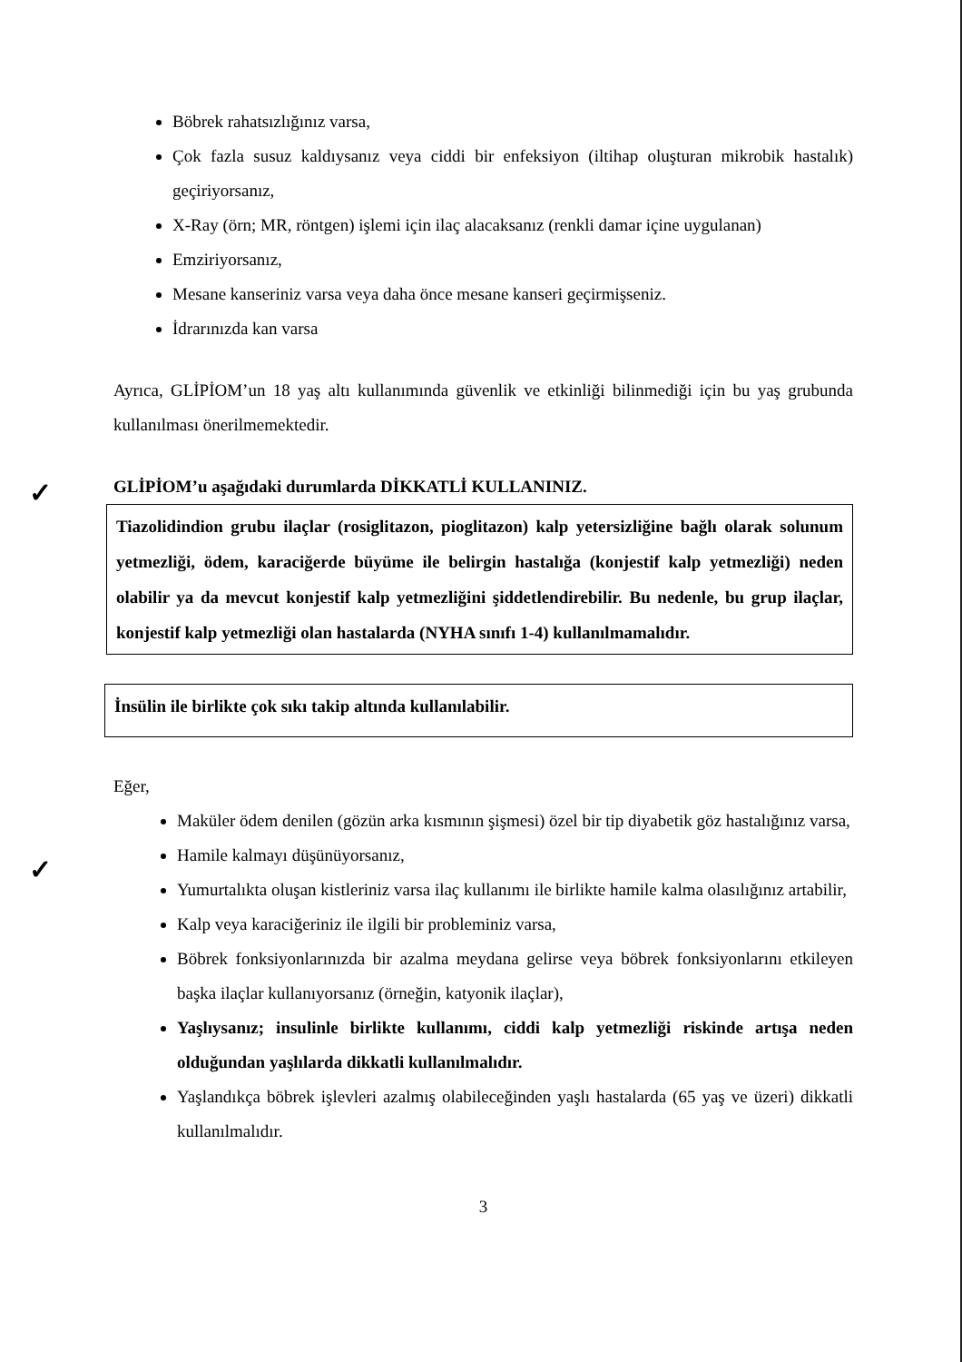✓
✓
Böbrek rahatsızlığınız varsa,
Çok fazla susuz kaldıysanız veya ciddi bir enfeksiyon (iltihap oluşturan mikrobik hastalık) geçiriyorsanız,
X-Ray (örn; MR, röntgen) işlemi için ilaç alacaksanız (renkli damar içine uygulanan)
Emziriyorsanız,
Mesane kanseriniz varsa veya daha önce mesane kanseri geçirmişseniz.
İdrarınızda kan varsa
Ayrıca, GLİPİOM’un 18 yaş altı kullanımında güvenlik ve etkinliği bilinmediği için bu yaş grubunda kullanılması önerilmemektedir.
GLİPİOM’u aşağıdaki durumlarda DİKKATLİ KULLANINIZ.
Tiazolidindion grubu ilaçlar (rosiglitazon, pioglitazon) kalp yetersizliğine bağlı olarak solunum yetmezliği, ödem, karaciğerde büyüme ile belirgin hastalığa (konjestif kalp yetmezliği) neden olabilir ya da mevcut konjestif kalp yetmezliğini şiddetlendirebilir. Bu nedenle, bu grup ilaçlar, konjestif kalp yetmezliği olan hastalarda (NYHA sınıfı 1-4) kullanılmamalıdır.
İnsülin ile birlikte çok sıkı takip altında kullanılabilir.
Eğer,
Maküler ödem denilen (gözün arka kısmının şişmesi) özel bir tip diyabetik göz hastalığınız varsa,
Hamile kalmayı düşünüyorsanız,
Yumurtalıkta oluşan kistleriniz varsa ilaç kullanımı ile birlikte hamile kalma olasılığınız artabilir,
Kalp veya karaciğeriniz ile ilgili bir probleminiz varsa,
Böbrek fonksiyonlarınızda bir azalma meydana gelirse veya böbrek fonksiyonlarını etkileyen başka ilaçlar kullanıyorsanız (örneğin, katyonik ilaçlar),
Yaşlıysanız; insulinle birlikte kullanımı, ciddi kalp yetmezliği riskinde artışa neden olduğundan yaşlılarda dikkatli kullanılmalıdır.
Yaşlandıkça böbrek işlevleri azalmış olabileceğinden yaşlı hastalarda (65 yaş ve üzeri) dikkatli kullanılmalıdır.
3